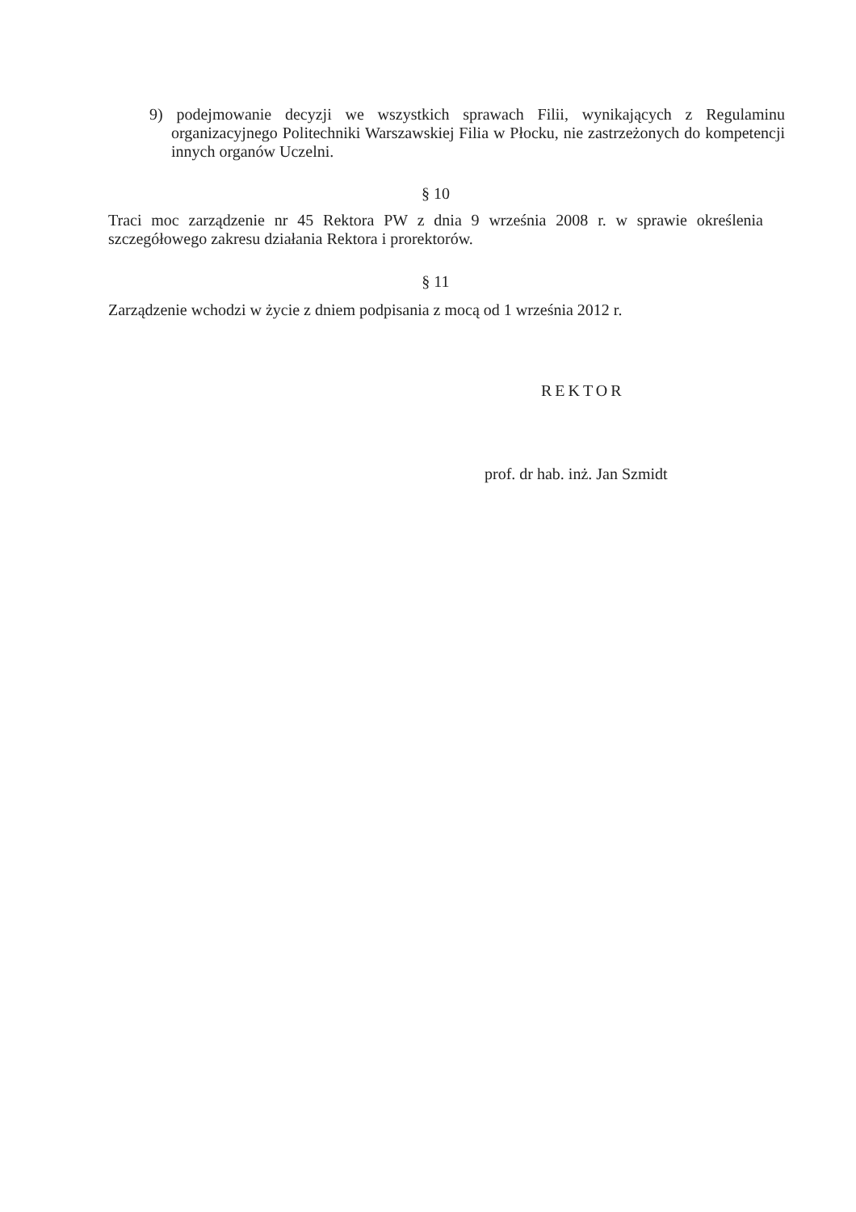9) podejmowanie decyzji we wszystkich sprawach Filii, wynikających z Regulaminu organizacyjnego Politechniki Warszawskiej Filia w Płocku, nie zastrzeżonych do kompetencji innych organów Uczelni.
§ 10
Traci moc zarządzenie nr 45 Rektora PW z dnia 9 września 2008 r. w sprawie określenia szczegółowego zakresu działania Rektora i prorektorów.
§ 11
Zarządzenie wchodzi w życie z dniem podpisania z mocą od 1 września 2012 r.
REKTOR
prof. dr hab. inż. Jan Szmidt